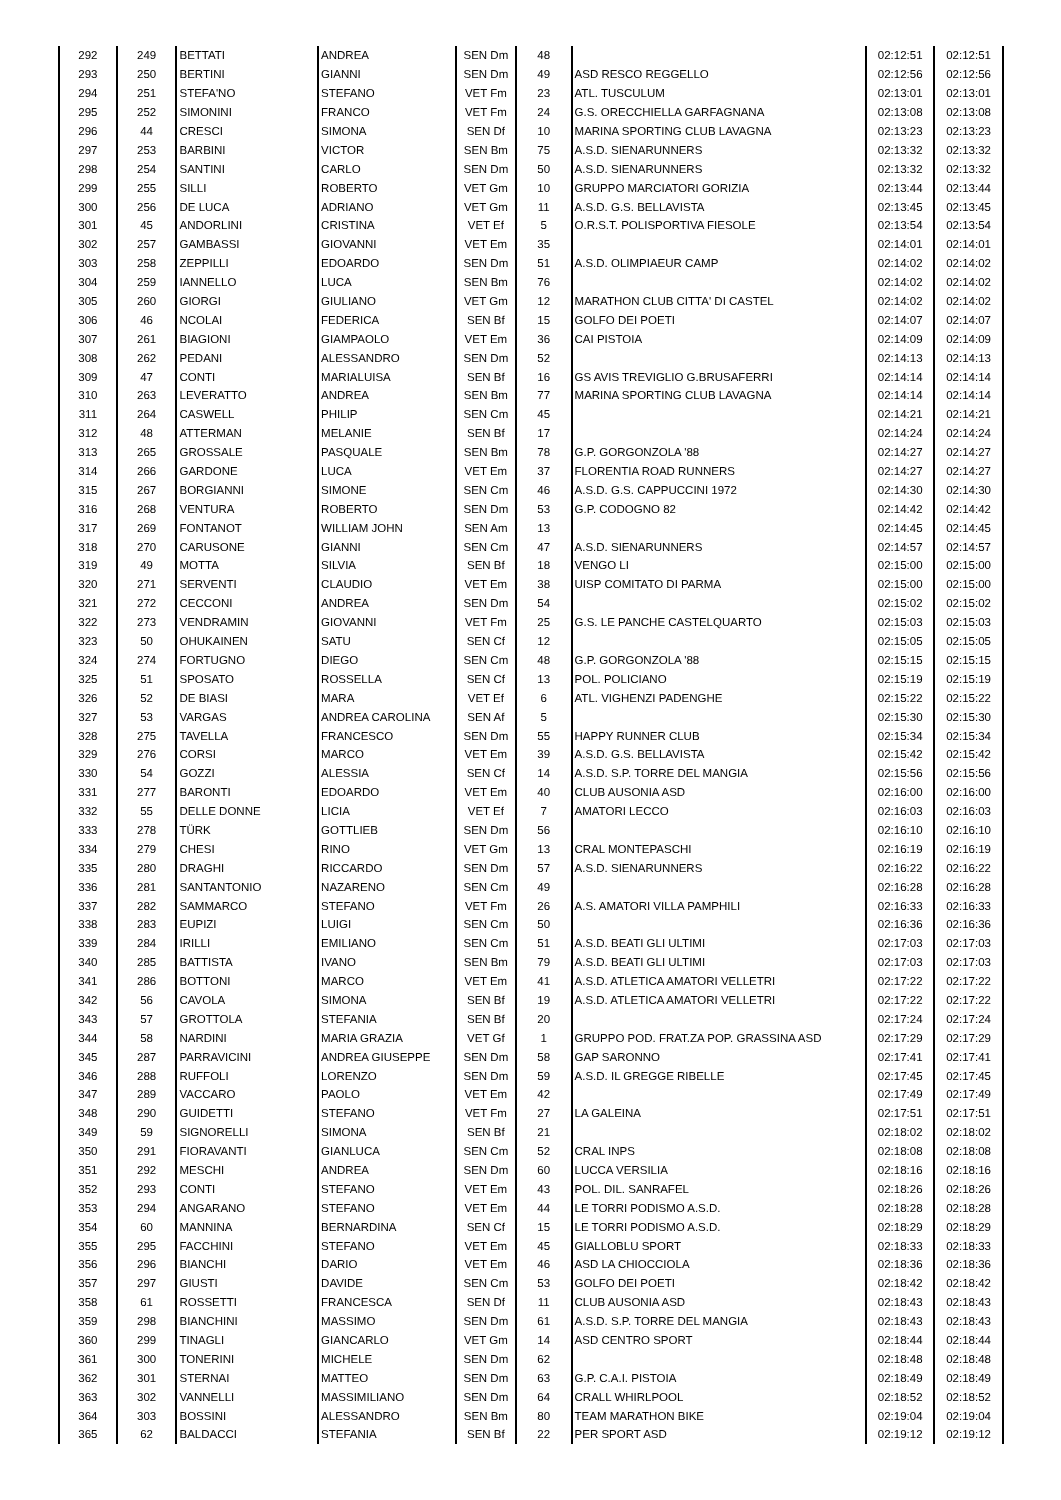| 292 | 249 | BETTATI | ANDREA | SEN Dm | 48 | | 02:12:51 | 02:12:51 |
| 293 | 250 | BERTINI | GIANNI | SEN Dm | 49 | ASD RESCO REGGELLO | 02:12:56 | 02:12:56 |
| 294 | 251 | STEFA'NO | STEFANO | VET Fm | 23 | ATL. TUSCULUM | 02:13:01 | 02:13:01 |
| 295 | 252 | SIMONINI | FRANCO | VET Fm | 24 | G.S. ORECCHIELLA GARFAGNANA | 02:13:08 | 02:13:08 |
| 296 | 44 | CRESCI | SIMONA | SEN Df | 10 | MARINA SPORTING CLUB LAVAGNA | 02:13:23 | 02:13:23 |
| 297 | 253 | BARBINI | VICTOR | SEN Bm | 75 | A.S.D. SIENARUNNERS | 02:13:32 | 02:13:32 |
| 298 | 254 | SANTINI | CARLO | SEN Dm | 50 | A.S.D. SIENARUNNERS | 02:13:32 | 02:13:32 |
| 299 | 255 | SILLI | ROBERTO | VET Gm | 10 | GRUPPO MARCIATORI GORIZIA | 02:13:44 | 02:13:44 |
| 300 | 256 | DE LUCA | ADRIANO | VET Gm | 11 | A.S.D. G.S. BELLAVISTA | 02:13:45 | 02:13:45 |
| 301 | 45 | ANDORLINI | CRISTINA | VET Ef | 5 | O.R.S.T. POLISPORTIVA FIESOLE | 02:13:54 | 02:13:54 |
| 302 | 257 | GAMBASSI | GIOVANNI | VET Em | 35 | | 02:14:01 | 02:14:01 |
| 303 | 258 | ZEPPILLI | EDOARDO | SEN Dm | 51 | A.S.D. OLIMPIAEUR CAMP | 02:14:02 | 02:14:02 |
| 304 | 259 | IANNELLO | LUCA | SEN Bm | 76 | | 02:14:02 | 02:14:02 |
| 305 | 260 | GIORGI | GIULIANO | VET Gm | 12 | MARATHON CLUB CITTA' DI CASTEL | 02:14:02 | 02:14:02 |
| 306 | 46 | NCOLAI | FEDERICA | SEN Bf | 15 | GOLFO DEI POETI | 02:14:07 | 02:14:07 |
| 307 | 261 | BIAGIONI | GIAMPAOLO | VET Em | 36 | CAI PISTOIA | 02:14:09 | 02:14:09 |
| 308 | 262 | PEDANI | ALESSANDRO | SEN Dm | 52 | | 02:14:13 | 02:14:13 |
| 309 | 47 | CONTI | MARIALUISA | SEN Bf | 16 | GS AVIS TREVIGLIO G.BRUSAFERRI | 02:14:14 | 02:14:14 |
| 310 | 263 | LEVERATTO | ANDREA | SEN Bm | 77 | MARINA SPORTING CLUB LAVAGNA | 02:14:14 | 02:14:14 |
| 311 | 264 | CASWELL | PHILIP | SEN Cm | 45 | | 02:14:21 | 02:14:21 |
| 312 | 48 | ATTERMAN | MELANIE | SEN Bf | 17 | | 02:14:24 | 02:14:24 |
| 313 | 265 | GROSSALE | PASQUALE | SEN Bm | 78 | G.P. GORGONZOLA '88 | 02:14:27 | 02:14:27 |
| 314 | 266 | GARDONE | LUCA | VET Em | 37 | FLORENTIA ROAD RUNNERS | 02:14:27 | 02:14:27 |
| 315 | 267 | BORGIANNI | SIMONE | SEN Cm | 46 | A.S.D. G.S. CAPPUCCINI 1972 | 02:14:30 | 02:14:30 |
| 316 | 268 | VENTURA | ROBERTO | SEN Dm | 53 | G.P. CODOGNO 82 | 02:14:42 | 02:14:42 |
| 317 | 269 | FONTANOT | WILLIAM JOHN | SEN Am | 13 | | 02:14:45 | 02:14:45 |
| 318 | 270 | CARUSONE | GIANNI | SEN Cm | 47 | A.S.D. SIENARUNNERS | 02:14:57 | 02:14:57 |
| 319 | 49 | MOTTA | SILVIA | SEN Bf | 18 | VENGO LI | 02:15:00 | 02:15:00 |
| 320 | 271 | SERVENTI | CLAUDIO | VET Em | 38 | UISP COMITATO DI PARMA | 02:15:00 | 02:15:00 |
| 321 | 272 | CECCONI | ANDREA | SEN Dm | 54 | | 02:15:02 | 02:15:02 |
| 322 | 273 | VENDRAMIN | GIOVANNI | VET Fm | 25 | G.S. LE PANCHE CASTELQUARTO | 02:15:03 | 02:15:03 |
| 323 | 50 | OHUKAINEN | SATU | SEN Cf | 12 | | 02:15:05 | 02:15:05 |
| 324 | 274 | FORTUGNO | DIEGO | SEN Cm | 48 | G.P. GORGONZOLA '88 | 02:15:15 | 02:15:15 |
| 325 | 51 | SPOSATO | ROSSELLA | SEN Cf | 13 | POL. POLICIANO | 02:15:19 | 02:15:19 |
| 326 | 52 | DE BIASI | MARA | VET Ef | 6 | ATL. VIGHENZI PADENGHE | 02:15:22 | 02:15:22 |
| 327 | 53 | VARGAS | ANDREA CAROLINA | SEN Af | 5 | | 02:15:30 | 02:15:30 |
| 328 | 275 | TAVELLA | FRANCESCO | SEN Dm | 55 | HAPPY RUNNER CLUB | 02:15:34 | 02:15:34 |
| 329 | 276 | CORSI | MARCO | VET Em | 39 | A.S.D. G.S. BELLAVISTA | 02:15:42 | 02:15:42 |
| 330 | 54 | GOZZI | ALESSIA | SEN Cf | 14 | A.S.D. S.P. TORRE DEL MANGIA | 02:15:56 | 02:15:56 |
| 331 | 277 | BARONTI | EDOARDO | VET Em | 40 | CLUB AUSONIA ASD | 02:16:00 | 02:16:00 |
| 332 | 55 | DELLE DONNE | LICIA | VET Ef | 7 | AMATORI LECCO | 02:16:03 | 02:16:03 |
| 333 | 278 | TÜRK | GOTTLIEB | SEN Dm | 56 | | 02:16:10 | 02:16:10 |
| 334 | 279 | CHESI | RINO | VET Gm | 13 | CRAL MONTEPASCHI | 02:16:19 | 02:16:19 |
| 335 | 280 | DRAGHI | RICCARDO | SEN Dm | 57 | A.S.D. SIENARUNNERS | 02:16:22 | 02:16:22 |
| 336 | 281 | SANTANTONIO | NAZARENO | SEN Cm | 49 | | 02:16:28 | 02:16:28 |
| 337 | 282 | SAMMARCO | STEFANO | VET Fm | 26 | A.S. AMATORI VILLA PAMPHILI | 02:16:33 | 02:16:33 |
| 338 | 283 | EUPIZI | LUIGI | SEN Cm | 50 | | 02:16:36 | 02:16:36 |
| 339 | 284 | IRILLI | EMILIANO | SEN Cm | 51 | A.S.D. BEATI GLI ULTIMI | 02:17:03 | 02:17:03 |
| 340 | 285 | BATTISTA | IVANO | SEN Bm | 79 | A.S.D. BEATI GLI ULTIMI | 02:17:03 | 02:17:03 |
| 341 | 286 | BOTTONI | MARCO | VET Em | 41 | A.S.D. ATLETICA AMATORI VELLETRI | 02:17:22 | 02:17:22 |
| 342 | 56 | CAVOLA | SIMONA | SEN Bf | 19 | A.S.D. ATLETICA AMATORI VELLETRI | 02:17:22 | 02:17:22 |
| 343 | 57 | GROTTOLA | STEFANIA | SEN Bf | 20 | | 02:17:24 | 02:17:24 |
| 344 | 58 | NARDINI | MARIA GRAZIA | VET Gf | 1 | GRUPPO POD. FRAT.ZA POP. GRASSINA ASD | 02:17:29 | 02:17:29 |
| 345 | 287 | PARRAVICINI | ANDREA GIUSEPPE | SEN Dm | 58 | GAP SARONNO | 02:17:41 | 02:17:41 |
| 346 | 288 | RUFFOLI | LORENZO | SEN Dm | 59 | A.S.D. IL GREGGE RIBELLE | 02:17:45 | 02:17:45 |
| 347 | 289 | VACCARO | PAOLO | VET Em | 42 | | 02:17:49 | 02:17:49 |
| 348 | 290 | GUIDETTI | STEFANO | VET Fm | 27 | LA GALEINA | 02:17:51 | 02:17:51 |
| 349 | 59 | SIGNORELLI | SIMONA | SEN Bf | 21 | | 02:18:02 | 02:18:02 |
| 350 | 291 | FIORAVANTI | GIANLUCA | SEN Cm | 52 | CRAL INPS | 02:18:08 | 02:18:08 |
| 351 | 292 | MESCHI | ANDREA | SEN Dm | 60 | LUCCA VERSILIA | 02:18:16 | 02:18:16 |
| 352 | 293 | CONTI | STEFANO | VET Em | 43 | POL. DIL. SANRAFEL | 02:18:26 | 02:18:26 |
| 353 | 294 | ANGARANO | STEFANO | VET Em | 44 | LE TORRI PODISMO A.S.D. | 02:18:28 | 02:18:28 |
| 354 | 60 | MANNINA | BERNARDINA | SEN Cf | 15 | LE TORRI PODISMO A.S.D. | 02:18:29 | 02:18:29 |
| 355 | 295 | FACCHINI | STEFANO | VET Em | 45 | GIALLOBLU SPORT | 02:18:33 | 02:18:33 |
| 356 | 296 | BIANCHI | DARIO | VET Em | 46 | ASD LA CHIOCCIOLA | 02:18:36 | 02:18:36 |
| 357 | 297 | GIUSTI | DAVIDE | SEN Cm | 53 | GOLFO DEI POETI | 02:18:42 | 02:18:42 |
| 358 | 61 | ROSSETTI | FRANCESCA | SEN Df | 11 | CLUB AUSONIA ASD | 02:18:43 | 02:18:43 |
| 359 | 298 | BIANCHINI | MASSIMO | SEN Dm | 61 | A.S.D. S.P. TORRE DEL MANGIA | 02:18:43 | 02:18:43 |
| 360 | 299 | TINAGLI | GIANCARLO | VET Gm | 14 | ASD CENTRO SPORT | 02:18:44 | 02:18:44 |
| 361 | 300 | TONERINI | MICHELE | SEN Dm | 62 | | 02:18:48 | 02:18:48 |
| 362 | 301 | STERNAI | MATTEO | SEN Dm | 63 | G.P. C.A.I. PISTOIA | 02:18:49 | 02:18:49 |
| 363 | 302 | VANNELLI | MASSIMILIANO | SEN Dm | 64 | CRALL WHIRLPOOL | 02:18:52 | 02:18:52 |
| 364 | 303 | BOSSINI | ALESSANDRO | SEN Bm | 80 | TEAM MARATHON BIKE | 02:19:04 | 02:19:04 |
| 365 | 62 | BALDACCI | STEFANIA | SEN Bf | 22 | PER SPORT ASD | 02:19:12 | 02:19:12 |